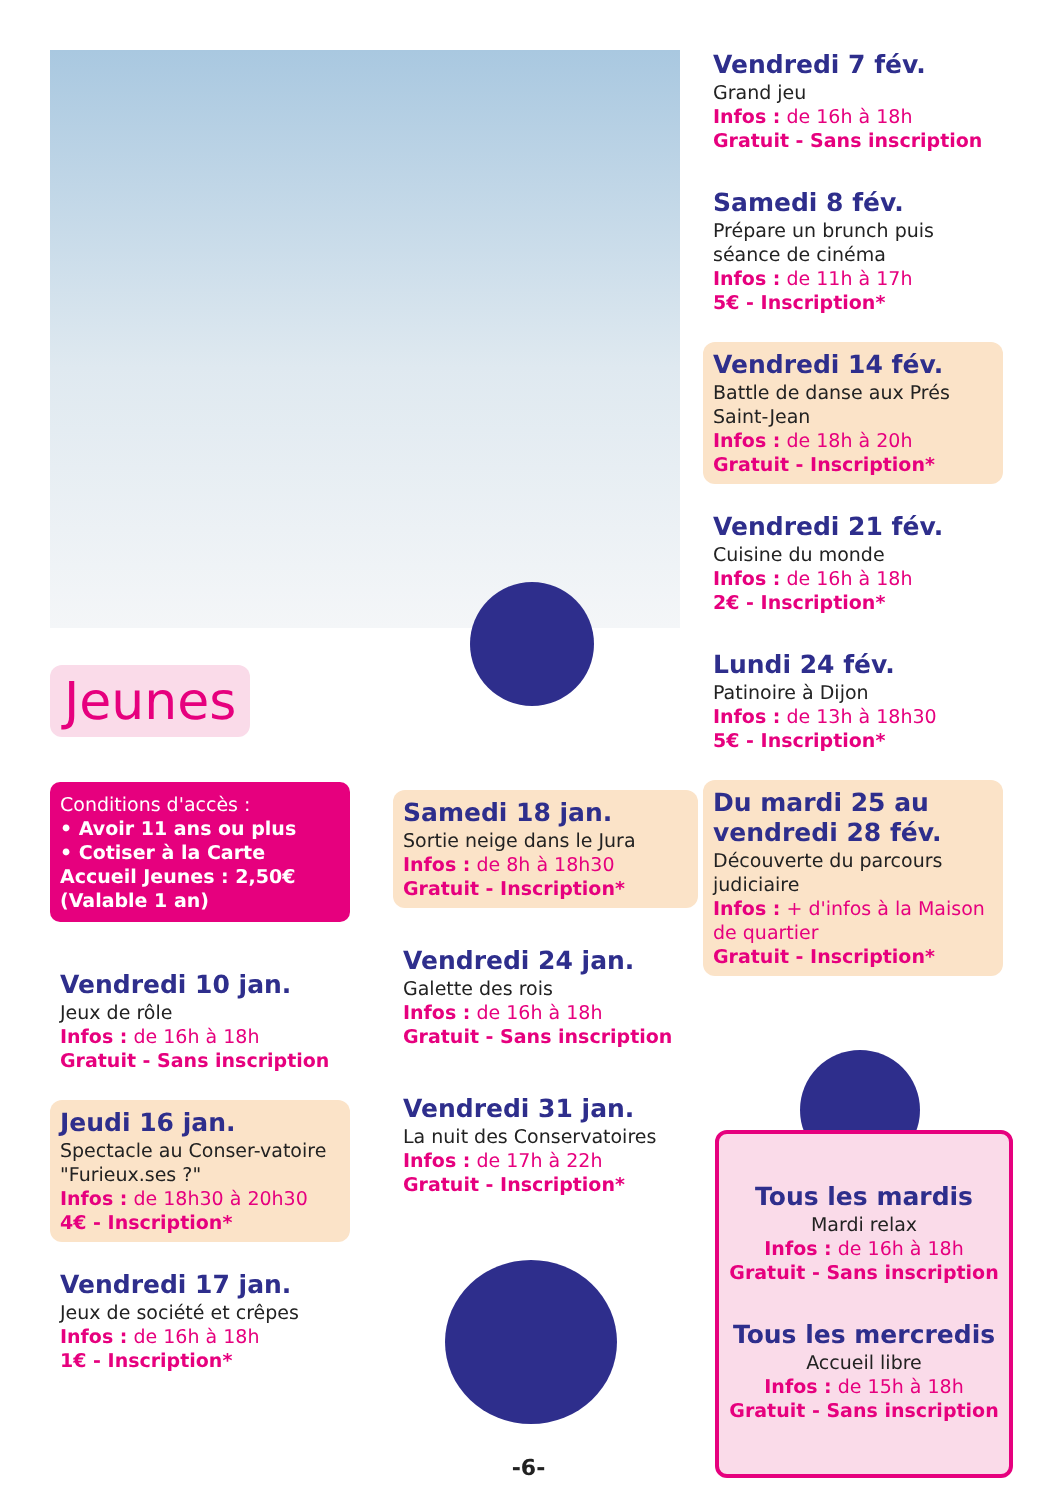Jeunes
Conditions d'accès :
• Avoir 11 ans ou plus
• Cotiser à la Carte Accueil Jeunes : 2,50€ (Valable 1 an)
Vendredi 10 jan.
Jeux de rôle
Infos : de 16h à 18h
Gratuit - Sans inscription
Jeudi 16 jan.
Spectacle au Conser-vatoire "Furieux.ses ?"
Infos : de 18h30 à 20h30
4€ - Inscription*
Vendredi 17 jan.
Jeux de société et crêpes
Infos : de 16h à 18h
1€ - Inscription*
Samedi 18 jan.
Sortie neige dans le Jura
Infos : de 8h à 18h30
Gratuit - Inscription*
Vendredi 24 jan.
Galette des rois
Infos : de 16h à 18h
Gratuit - Sans inscription
Vendredi 31 jan.
La nuit des Conservatoires
Infos : de 17h à 22h
Gratuit - Inscription*
Vendredi 7 fév.
Grand jeu
Infos : de 16h à 18h
Gratuit - Sans inscription
Samedi 8 fév.
Prépare un brunch puis séance de cinéma
Infos : de 11h à 17h
5€ - Inscription*
Vendredi 14 fév.
Battle de danse aux Prés Saint-Jean
Infos : de 18h à 20h
Gratuit - Inscription*
Vendredi 21 fév.
Cuisine du monde
Infos : de 16h à 18h
2€ - Inscription*
Lundi 24 fév.
Patinoire à Dijon
Infos : de 13h à 18h30
5€ - Inscription*
Du mardi 25 au vendredi 28 fév.
Découverte du parcours judiciaire
Infos : + d'infos à la Maison de quartier
Gratuit - Inscription*
Tous les mardis
Mardi relax
Infos : de 16h à 18h
Gratuit - Sans inscription
Tous les mercredis
Accueil libre
Infos : de 15h à 18h
Gratuit - Sans inscription
-6-